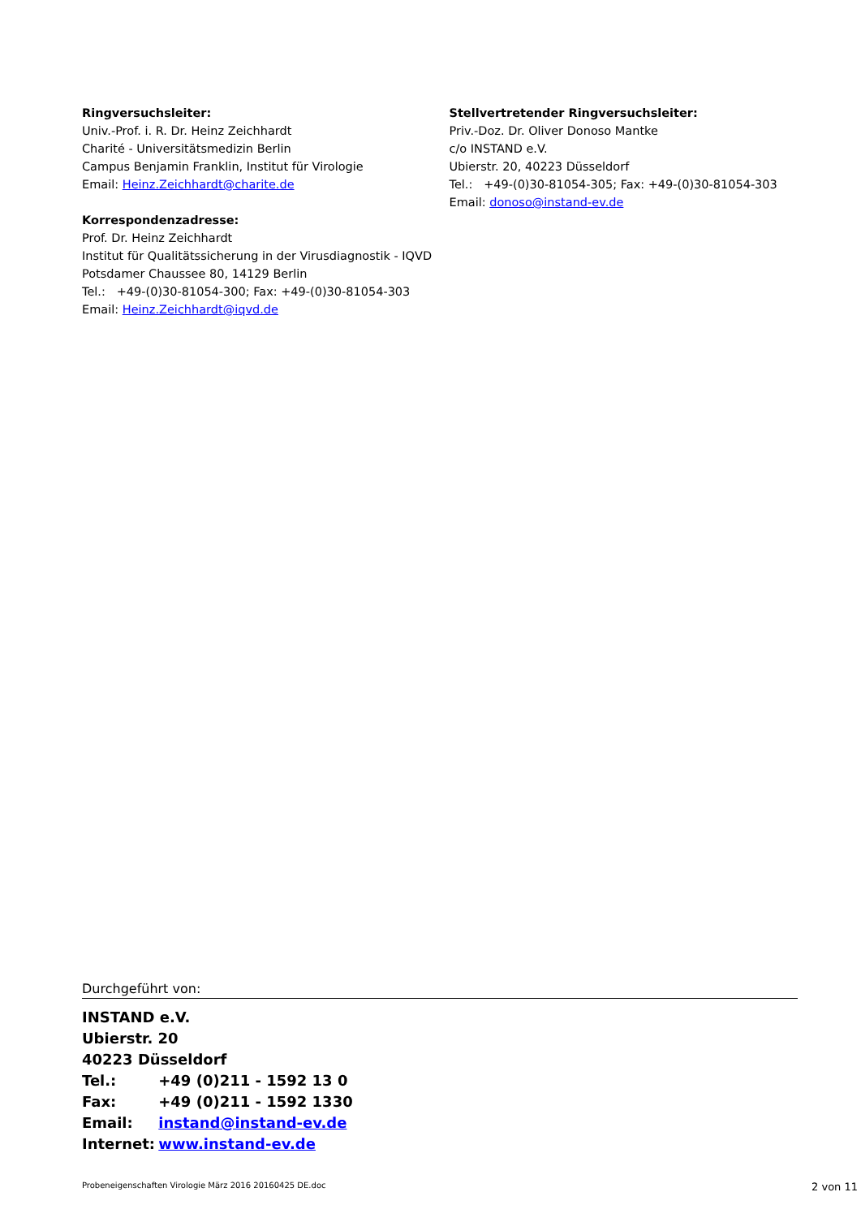Ringversuchsleiter:
Univ.-Prof. i. R. Dr. Heinz Zeichhardt
Charité - Universitätsmedizin Berlin
Campus Benjamin Franklin, Institut für Virologie
Email: Heinz.Zeichhardt@charite.de
Korrespondenzadresse:
Prof. Dr. Heinz Zeichhardt
Institut für Qualitätssicherung in der Virusdiagnostik - IQVD
Potsdamer Chaussee 80, 14129 Berlin
Tel.: +49-(0)30-81054-300; Fax: +49-(0)30-81054-303
Email: Heinz.Zeichhardt@iqvd.de
Stellvertretender Ringversuchsleiter:
Priv.-Doz. Dr. Oliver Donoso Mantke
c/o INSTAND e.V.
Ubierstr. 20, 40223 Düsseldorf
Tel.: +49-(0)30-81054-305; Fax: +49-(0)30-81054-303
Email: donoso@instand-ev.de
Durchgeführt von:
INSTAND e.V.
Ubierstr. 20
40223 Düsseldorf
Tel.: +49 (0)211 - 1592 13 0
Fax: +49 (0)211 - 1592 1330
Email: instand@instand-ev.de
Internet: www.instand-ev.de
Probeneigenschaften Virologie März 2016 20160425 DE.doc 2 von 11